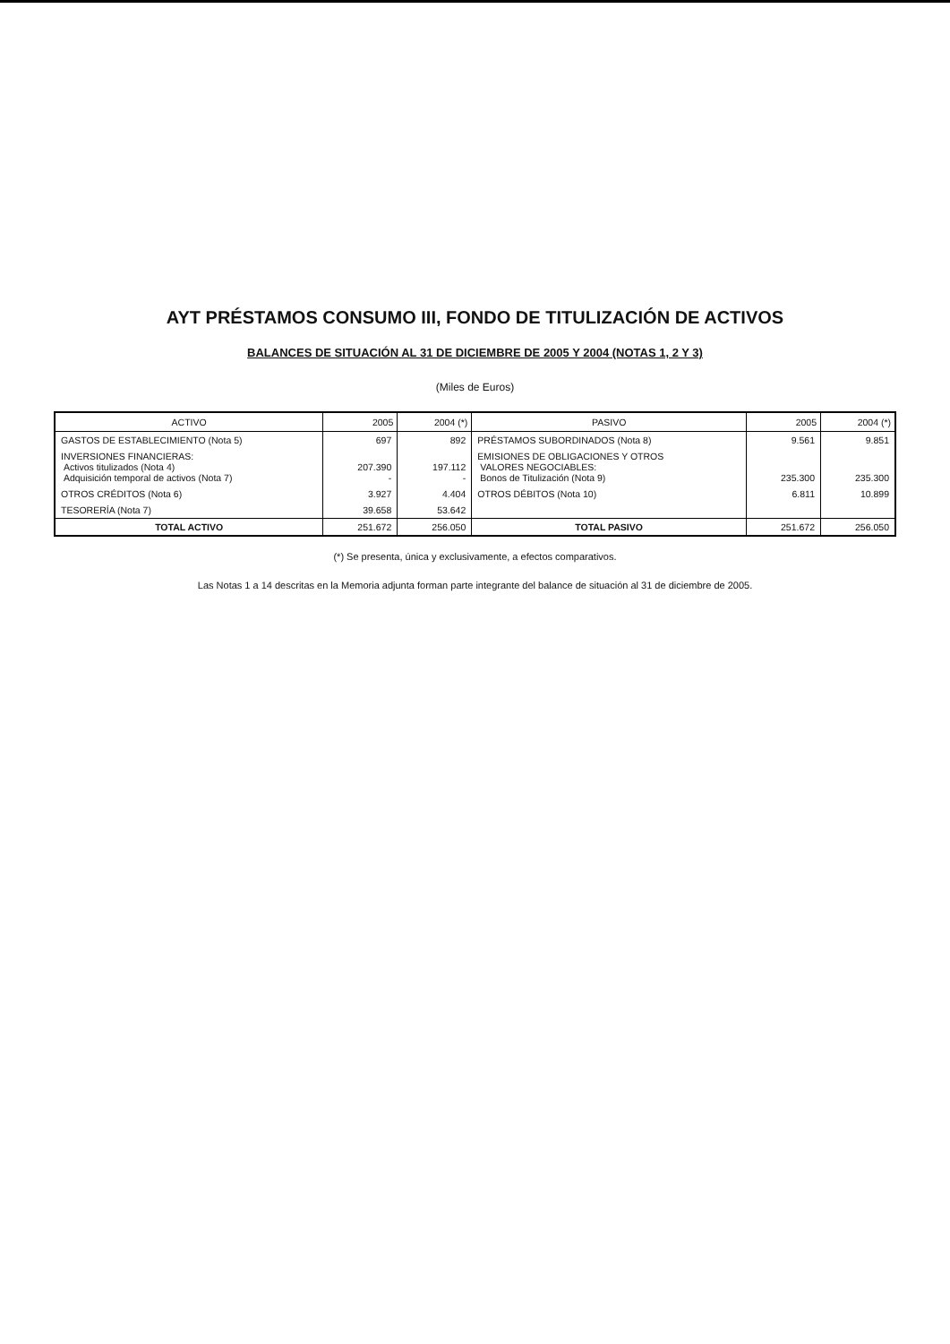AYT PRÉSTAMOS CONSUMO III, FONDO DE TITULIZACIÓN DE ACTIVOS
BALANCES DE SITUACIÓN AL 31 DE DICIEMBRE DE 2005 Y 2004 (NOTAS 1, 2 Y 3)
(Miles de Euros)
| ACTIVO | 2005 | 2004 (*) | PASIVO | 2005 | 2004 (*) |
| --- | --- | --- | --- | --- | --- |
| GASTOS DE ESTABLECIMIENTO (Nota 5) | 697 | 892 | PRÉSTAMOS SUBORDINADOS (Nota 8) | 9.561 | 9.851 |
| INVERSIONES FINANCIERAS: Activos titulizados (Nota 4) Adquisición temporal de activos (Nota 7) | 207.390 - | 197.112 - | EMISIONES DE OBLIGACIONES Y OTROS VALORES NEGOCIABLES: Bonos de Titulización (Nota 9) | 235.300 | 235.300 |
| OTROS CRÉDITOS (Nota 6) | 3.927 | 4.404 | OTROS DÉBITOS (Nota 10) | 6.811 | 10.899 |
| TESORERÍA (Nota 7) | 39.658 | 53.642 | | | |
| TOTAL ACTIVO | 251.672 | 256.050 | TOTAL PASIVO | 251.672 | 256.050 |
(*) Se presenta, única y exclusivamente, a efectos comparativos.
Las Notas 1 a 14 descritas en la Memoria adjunta forman parte integrante del balance de situación al 31 de diciembre de 2005.